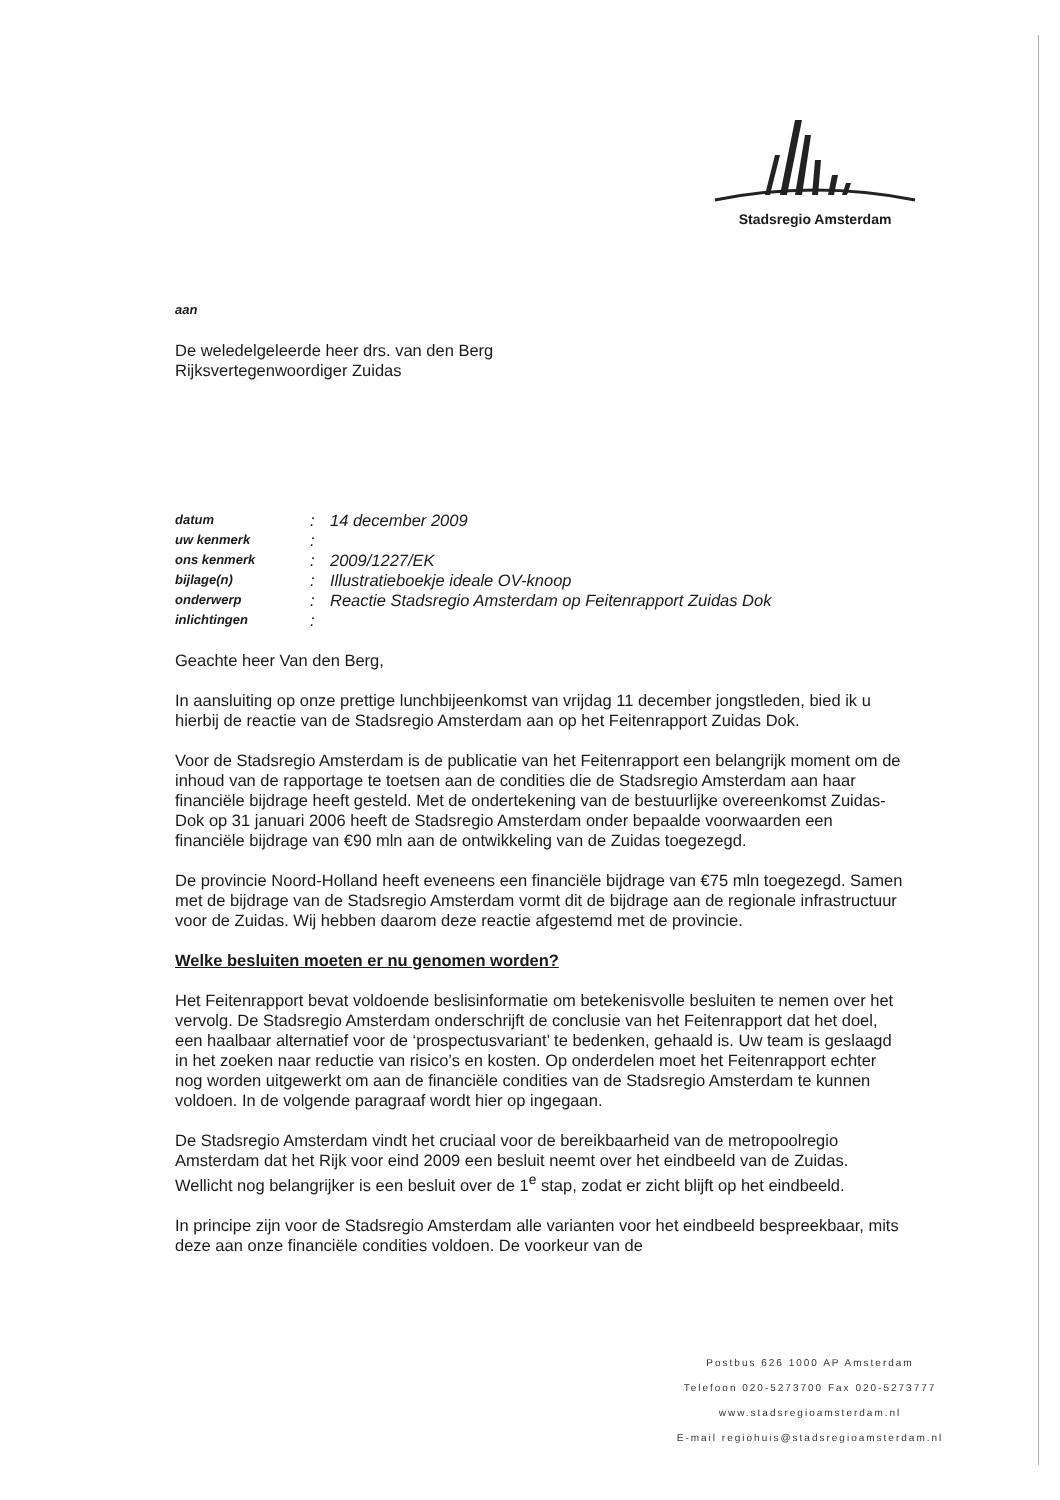Stadsregio Amsterdam
aan
De weledelgeleerde heer drs. van den Berg
Rijksvertegenwoordiger Zuidas
| datum | : | 14 december 2009 |
| uw kenmerk | : | |
| ons kenmerk | : | 2009/1227/EK |
| bijlage(n) | : | Illustratieboekje ideale OV-knoop |
| onderwerp | : | Reactie Stadsregio Amsterdam op Feitenrapport Zuidas Dok |
| inlichtingen | : | |
Geachte heer Van den Berg,
In aansluiting op onze prettige lunchbijeenkomst van vrijdag 11 december jongstleden, bied ik u hierbij de reactie van de Stadsregio Amsterdam aan op het Feitenrapport Zuidas Dok.
Voor de Stadsregio Amsterdam is de publicatie van het Feitenrapport een belangrijk moment om de inhoud van de rapportage te toetsen aan de condities die de Stadsregio Amsterdam aan haar financiële bijdrage heeft gesteld. Met de ondertekening van de bestuurlijke overeenkomst Zuidas-Dok op 31 januari 2006 heeft de Stadsregio Amsterdam onder bepaalde voorwaarden een financiële bijdrage van €90 mln aan de ontwikkeling van de Zuidas toegezegd.
De provincie Noord-Holland heeft eveneens een financiële bijdrage van €75 mln toegezegd. Samen met de bijdrage van de Stadsregio Amsterdam vormt dit de bijdrage aan de regionale infrastructuur voor de Zuidas. Wij hebben daarom deze reactie afgestemd met de provincie.
Welke besluiten moeten er nu genomen worden?
Het Feitenrapport bevat voldoende beslisinformatie om betekenisvolle besluiten te nemen over het vervolg. De Stadsregio Amsterdam onderschrijft de conclusie van het Feitenrapport dat het doel, een haalbaar alternatief voor de ‘prospectusvariant’ te bedenken, gehaald is. Uw team is geslaagd in het zoeken naar reductie van risico’s en kosten. Op onderdelen moet het Feitenrapport echter nog worden uitgewerkt om aan de financiële condities van de Stadsregio Amsterdam te kunnen voldoen. In de volgende paragraaf wordt hier op ingegaan.
De Stadsregio Amsterdam vindt het cruciaal voor de bereikbaarheid van de metropoolregio Amsterdam dat het Rijk voor eind 2009 een besluit neemt over het eindbeeld van de Zuidas. Wellicht nog belangrijker is een besluit over de 1<sup>e</sup> stap, zodat er zicht blijft op het eindbeeld.
In principe zijn voor de Stadsregio Amsterdam alle varianten voor het eindbeeld bespreekbaar, mits deze aan onze financiële condities voldoen. De voorkeur van de
Postbus 626 1000 AP Amsterdam
Telefoon 020-5273700 Fax 020-5273777
www.stadsregioamsterdam.nl
E-mail regiohuis@stadsregioamsterdam.nl